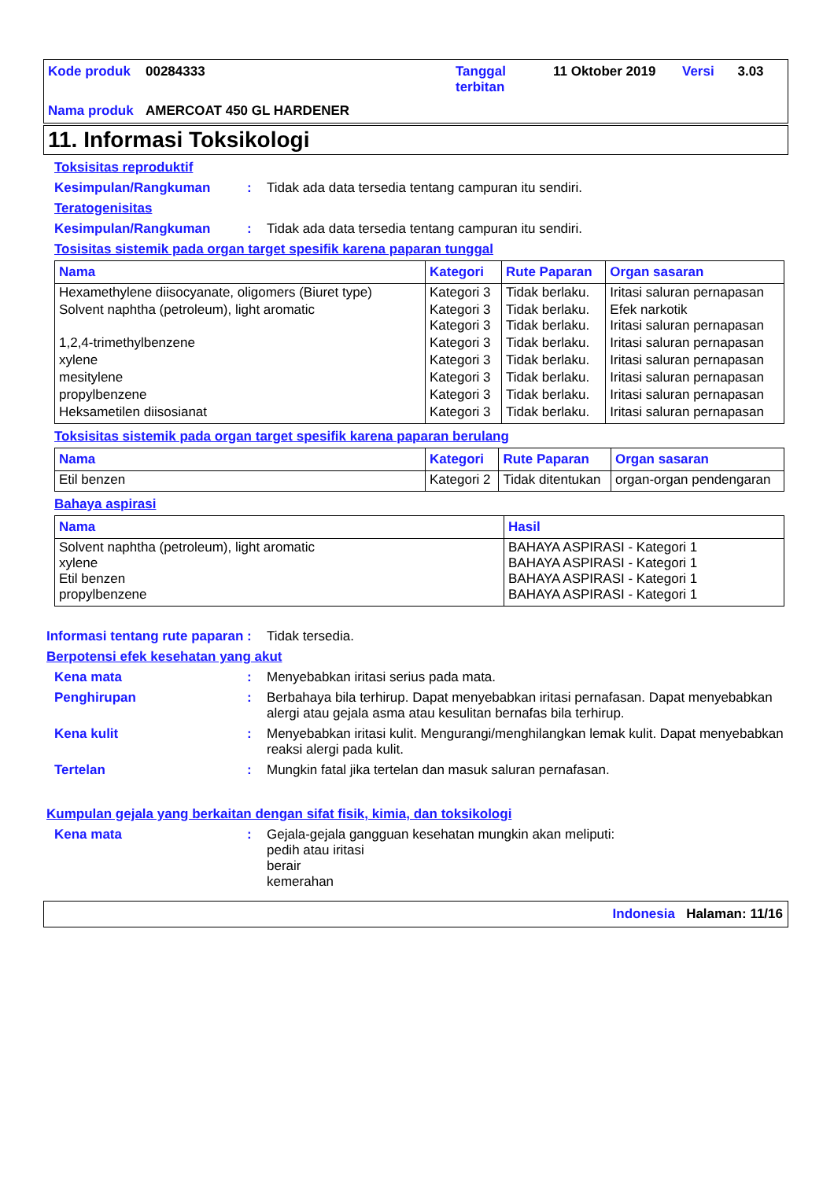| Kode produk | 00284333 | Tanggal terbitan | 11 Oktober 2019 | Versi | 3.03 |
| Nama produk | AMERCOAT 450 GL HARDENER | | | | |
11. Informasi Toksikologi
Toksisitas reproduktif
Kesimpulan/Rangkuman : Tidak ada data tersedia tentang campuran itu sendiri.
Teratogenisitas
Kesimpulan/Rangkuman : Tidak ada data tersedia tentang campuran itu sendiri.
Tosisitas sistemik pada organ target spesifik karena paparan tunggal
| Nama | Kategori | Rute Paparan | Organ sasaran |
| --- | --- | --- | --- |
| Hexamethylene diisocyanate, oligomers (Biuret type) | Kategori 3 | Tidak berlaku. | Iritasi saluran pernapasan |
| Solvent naphtha (petroleum), light aromatic | Kategori 3 Kategori 3 | Tidak berlaku. Tidak berlaku. | Efek narkotik Iritasi saluran pernapasan |
| 1,2,4-trimethylbenzene | Kategori 3 | Tidak berlaku. | Iritasi saluran pernapasan |
| xylene | Kategori 3 | Tidak berlaku. | Iritasi saluran pernapasan |
| mesitylene | Kategori 3 | Tidak berlaku. | Iritasi saluran pernapasan |
| propylbenzene | Kategori 3 | Tidak berlaku. | Iritasi saluran pernapasan |
| Heksametilen diisosianat | Kategori 3 | Tidak berlaku. | Iritasi saluran pernapasan |
Toksisitas sistemik pada organ target spesifik karena paparan berulang
| Nama | Kategori | Rute Paparan | Organ sasaran |
| --- | --- | --- | --- |
| Etil benzen | Kategori 2 | Tidak ditentukan | organ-organ pendengaran |
Bahaya aspirasi
| Nama | Hasil |
| --- | --- |
| Solvent naphtha (petroleum), light aromatic xylene Etil benzen propylbenzene | BAHAYA ASPIRASI - Kategori 1 BAHAYA ASPIRASI - Kategori 1 BAHAYA ASPIRASI - Kategori 1 BAHAYA ASPIRASI - Kategori 1 |
Informasi tentang rute paparan
: Tidak tersedia.
Berpotensi efek kesehatan yang akut
Kena mata : Menyebabkan iritasi serius pada mata.
Penghirupan : Berbahaya bila terhirup. Dapat menyebabkan iritasi pernafasan. Dapat menyebabkan alergi atau gejala asma atau kesulitan bernafas bila terhirup.
Kena kulit : Menyebabkan iritasi kulit. Mengurangi/menghilangkan lemak kulit. Dapat menyebabkan reaksi alergi pada kulit.
Tertelan : Mungkin fatal jika tertelan dan masuk saluran pernafasan.
Kumpulan gejala yang berkaitan dengan sifat fisik, kimia, dan toksikologi
Kena mata : Gejala-gejala gangguan kesehatan mungkin akan meliputi:
pedih atau iritasi
berair
kemerahan
Indonesia Halaman: 11/16